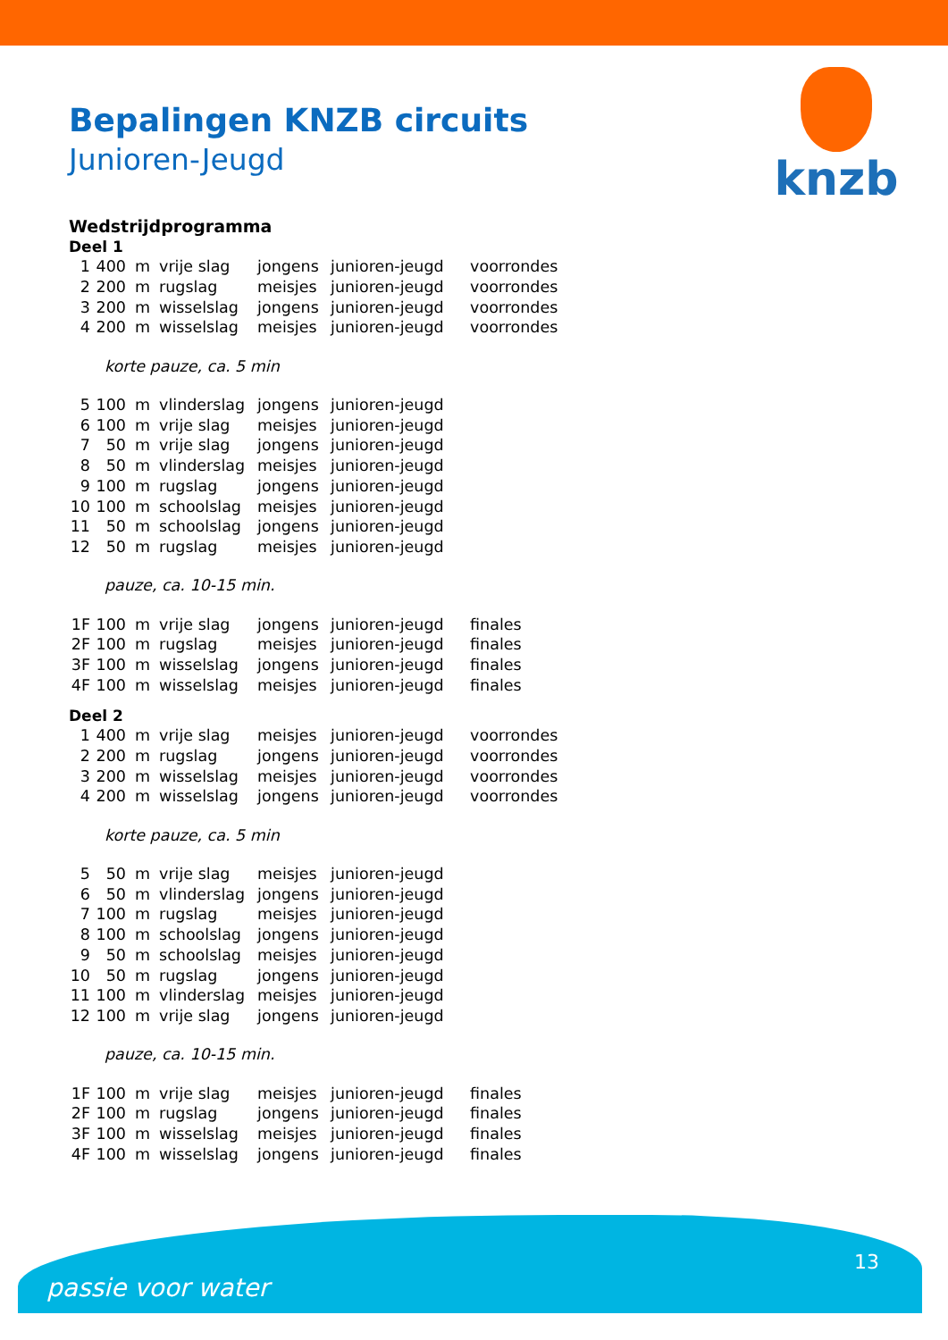knzb
Bepalingen KNZB circuits
Junioren-Jeugd
Wedstrijdprogramma
Deel 1
| 1 | 400 | m | vrije slag | jongens | junioren-jeugd | voorrondes |
| 2 | 200 | m | rugslag | meisjes | junioren-jeugd | voorrondes |
| 3 | 200 | m | wisselslag | jongens | junioren-jeugd | voorrondes |
| 4 | 200 | m | wisselslag | meisjes | junioren-jeugd | voorrondes |
korte pauze, ca. 5 min
| 5 | 100 | m | vlinderslag | jongens | junioren-jeugd |
| 6 | 100 | m | vrije slag | meisjes | junioren-jeugd |
| 7 | 50 | m | vrije slag | jongens | junioren-jeugd |
| 8 | 50 | m | vlinderslag | meisjes | junioren-jeugd |
| 9 | 100 | m | rugslag | jongens | junioren-jeugd |
| 10 | 100 | m | schoolslag | meisjes | junioren-jeugd |
| 11 | 50 | m | schoolslag | jongens | junioren-jeugd |
| 12 | 50 | m | rugslag | meisjes | junioren-jeugd |
pauze, ca. 10-15 min.
| 1F | 100 | m | vrije slag | jongens | junioren-jeugd | finales |
| 2F | 100 | m | rugslag | meisjes | junioren-jeugd | finales |
| 3F | 100 | m | wisselslag | jongens | junioren-jeugd | finales |
| 4F | 100 | m | wisselslag | meisjes | junioren-jeugd | finales |
Deel 2
| 1 | 400 | m | vrije slag | meisjes | junioren-jeugd | voorrondes |
| 2 | 200 | m | rugslag | jongens | junioren-jeugd | voorrondes |
| 3 | 200 | m | wisselslag | meisjes | junioren-jeugd | voorrondes |
| 4 | 200 | m | wisselslag | jongens | junioren-jeugd | voorrondes |
korte pauze, ca. 5 min
| 5 | 50 | m | vrije slag | meisjes | junioren-jeugd |
| 6 | 50 | m | vlinderslag | jongens | junioren-jeugd |
| 7 | 100 | m | rugslag | meisjes | junioren-jeugd |
| 8 | 100 | m | schoolslag | jongens | junioren-jeugd |
| 9 | 50 | m | schoolslag | meisjes | junioren-jeugd |
| 10 | 50 | m | rugslag | jongens | junioren-jeugd |
| 11 | 100 | m | vlinderslag | meisjes | junioren-jeugd |
| 12 | 100 | m | vrije slag | jongens | junioren-jeugd |
pauze, ca. 10-15 min.
| 1F | 100 | m | vrije slag | meisjes | junioren-jeugd | finales |
| 2F | 100 | m | rugslag | jongens | junioren-jeugd | finales |
| 3F | 100 | m | wisselslag | meisjes | junioren-jeugd | finales |
| 4F | 100 | m | wisselslag | jongens | junioren-jeugd | finales |
13
passie voor water